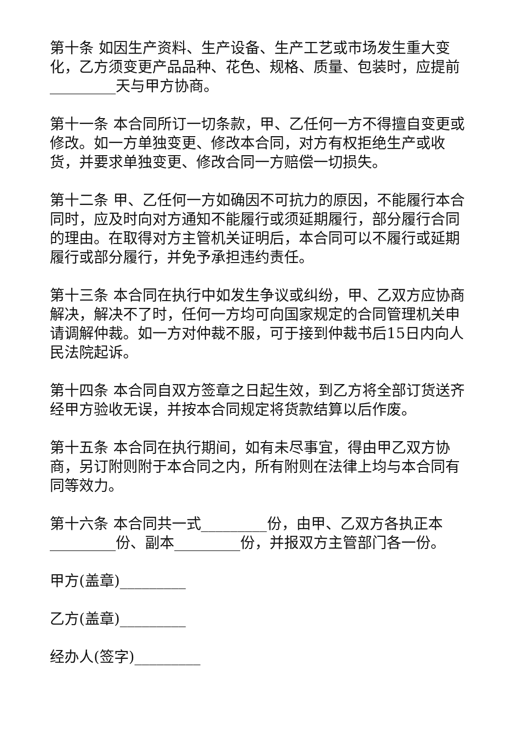第十条 如因生产资料、生产设备、生产工艺或市场发生重大变化，乙方须变更产品品种、花色、规格、质量、包装时，应提前_________天与甲方协商。
第十一条 本合同所订一切条款，甲、乙任何一方不得擅自变更或修改。如一方单独变更、修改本合同，对方有权拒绝生产或收货，并要求单独变更、修改合同一方赔偿一切损失。
第十二条 甲、乙任何一方如确因不可抗力的原因，不能履行本合同时，应及时向对方通知不能履行或须延期履行，部分履行合同的理由。在取得对方主管机关证明后，本合同可以不履行或延期履行或部分履行，并免予承担违约责任。
第十三条 本合同在执行中如发生争议或纠纷，甲、乙双方应协商解决，解决不了时，任何一方均可向国家规定的合同管理机关申请调解仲裁。如一方对仲裁不服，可于接到仲裁书后15日内向人民法院起诉。
第十四条 本合同自双方签章之日起生效，到乙方将全部订货送齐经甲方验收无误，并按本合同规定将货款结算以后作废。
第十五条 本合同在执行期间，如有未尽事宜，得由甲乙双方协商，另订附则附于本合同之内，所有附则在法律上均与本合同有同等效力。
第十六条 本合同共一式_________份，由甲、乙双方各执正本_________份、副本_________份，并报双方主管部门各一份。
甲方(盖章)_________
乙方(盖章)_________
经办人(签字)_________